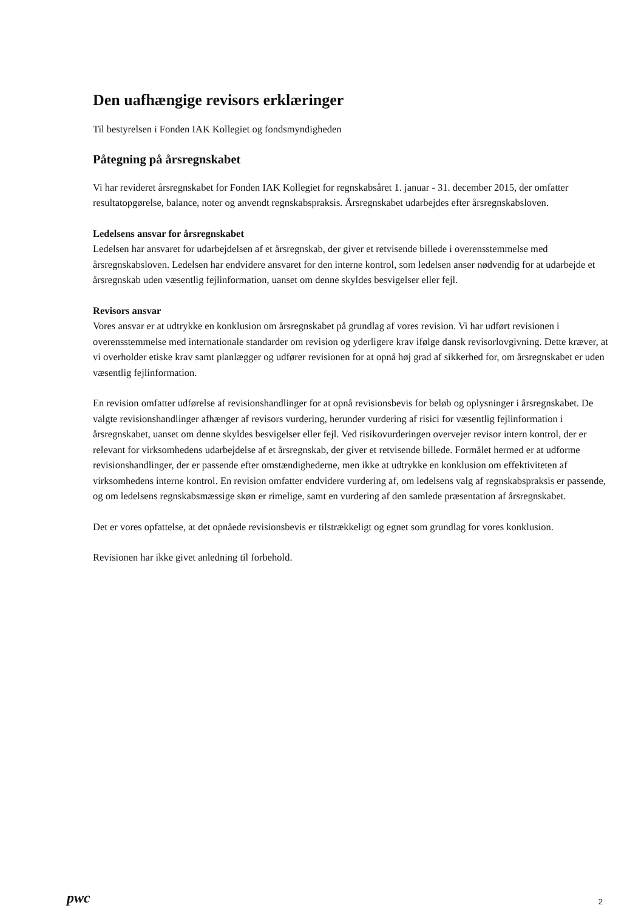Den uafhængige revisors erklæringer
Til bestyrelsen i Fonden IAK Kollegiet og fondsmyndigheden
Påtegning på årsregnskabet
Vi har revideret årsregnskabet for Fonden IAK Kollegiet for regnskabsåret 1. januar - 31. december 2015, der omfatter resultatopgørelse, balance, noter og anvendt regnskabspraksis. Årsregnskabet udarbejdes efter årsregnskabsloven.
Ledelsens ansvar for årsregnskabet
Ledelsen har ansvaret for udarbejdelsen af et årsregnskab, der giver et retvisende billede i overensstemmelse med årsregnskabsloven. Ledelsen har endvidere ansvaret for den interne kontrol, som ledelsen anser nødvendig for at udarbejde et årsregnskab uden væsentlig fejlinformation, uanset om denne skyldes besvigelser eller fejl.
Revisors ansvar
Vores ansvar er at udtrykke en konklusion om årsregnskabet på grundlag af vores revision. Vi har udført revisionen i overensstemmelse med internationale standarder om revision og yderligere krav ifølge dansk revisorlovgivning. Dette kræver, at vi overholder etiske krav samt planlægger og udfører revisionen for at opnå høj grad af sikkerhed for, om årsregnskabet er uden væsentlig fejlinformation.
En revision omfatter udførelse af revisionshandlinger for at opnå revisionsbevis for beløb og oplysninger i årsregnskabet. De valgte revisionshandlinger afhænger af revisors vurdering, herunder vurdering af risici for væsentlig fejlinformation i årsregnskabet, uanset om denne skyldes besvigelser eller fejl. Ved risikovurderingen overvejer revisor intern kontrol, der er relevant for virksomhedens udarbejdelse af et årsregnskab, der giver et retvisende billede. Formålet hermed er at udforme revisionshandlinger, der er passende efter omstændighederne, men ikke at udtrykke en konklusion om effektiviteten af virksomhedens interne kontrol. En revision omfatter endvidere vurdering af, om ledelsens valg af regnskabspraksis er passende, og om ledelsens regnskabsmæssige skøn er rimelige, samt en vurdering af den samlede præsentation af årsregnskabet.
Det er vores opfattelse, at det opnåede revisionsbevis er tilstrækkeligt og egnet som grundlag for vores konklusion.
Revisionen har ikke givet anledning til forbehold.
pwc 2